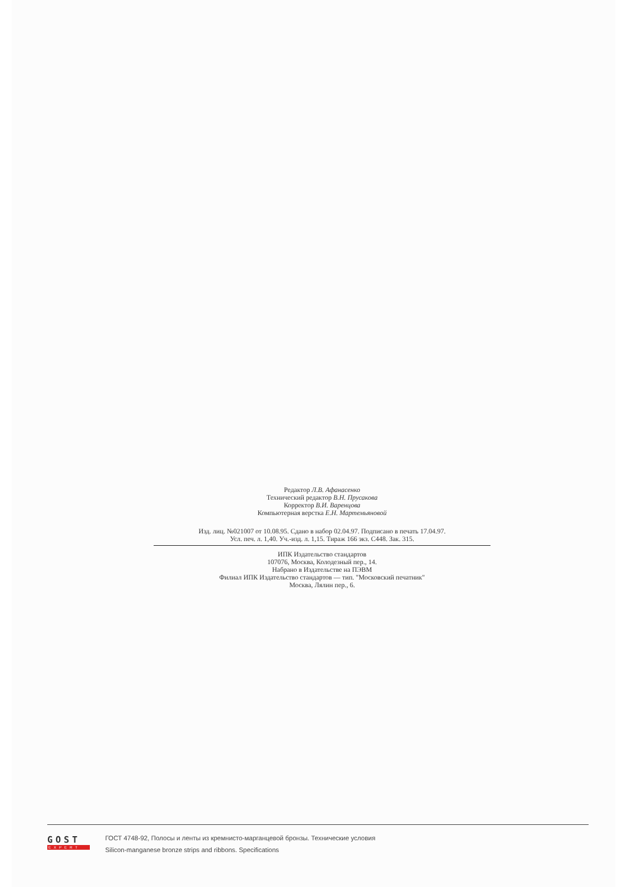Редактор Л.В. Афанасенко
Технический редактор В.Н. Прусакова
Корректор В.И. Варенцова
Компьютерная верстка Е.Н. Мартемьяновой
Изд. лиц. №021007 от 10.08.95. Сдано в набор 02.04.97. Подписано в печать 17.04.97.
Усл. печ. л. 1,40. Уч.-изд. л. 1,15. Тираж 166 экз. С448. Зак. 315.
ИПК Издательство стандартов
107076, Москва, Колодезный пер., 14.
Набрано в Издательстве на ПЭВМ
Филиал ИПК Издательство стандартов — тип. "Московский печатник"
Москва, Лялин пер., 6.
GOST
EXPERT
ГОСТ 4748-92, Полосы и ленты из кремнисто-марганцевой бронзы. Технические условия
Silicon-manganese bronze strips and ribbons. Specifications